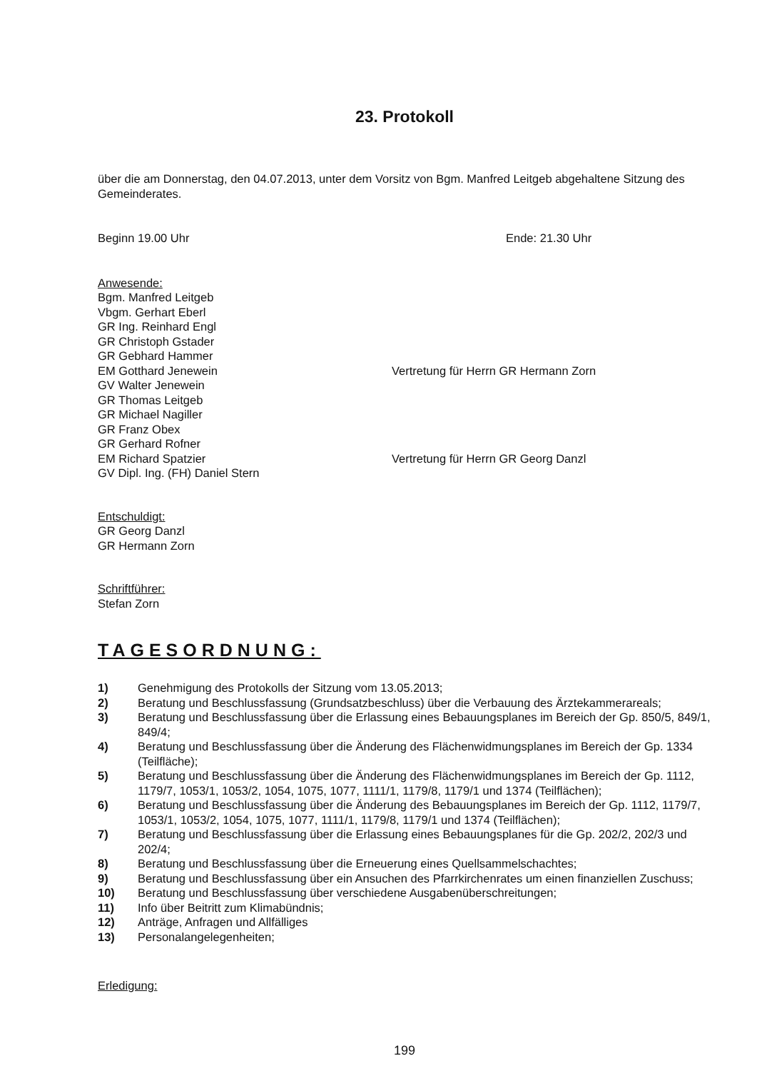23. Protokoll
über die am Donnerstag, den 04.07.2013, unter dem Vorsitz von Bgm. Manfred Leitgeb abgehaltene Sitzung des Gemeinderates.
Beginn 19.00 Uhr Ende: 21.30 Uhr
Anwesende:
Bgm. Manfred Leitgeb
Vbgm. Gerhart Eberl
GR Ing. Reinhard Engl
GR Christoph Gstader
GR Gebhard Hammer
EM Gotthard Jenewein Vertretung für Herrn GR Hermann Zorn
GV Walter Jenewein
GR Thomas Leitgeb
GR Michael Nagiller
GR Franz Obex
GR Gerhard Rofner
EM Richard Spatzier Vertretung für Herrn GR Georg Danzl
GV Dipl. Ing. (FH) Daniel Stern
Entschuldigt:
GR Georg Danzl
GR Hermann Zorn
Schriftführer:
Stefan Zorn
TAGESORDNUNG:
1) Genehmigung des Protokolls der Sitzung vom 13.05.2013;
2) Beratung und Beschlussfassung (Grundsatzbeschluss) über die Verbauung des Ärztekammerareals;
3) Beratung und Beschlussfassung über die Erlassung eines Bebauungsplanes im Bereich der Gp. 850/5, 849/1, 849/4;
4) Beratung und Beschlussfassung über die Änderung des Flächenwidmungsplanes im Bereich der Gp. 1334 (Teilfläche);
5) Beratung und Beschlussfassung über die Änderung des Flächenwidmungsplanes im Bereich der Gp. 1112, 1179/7, 1053/1, 1053/2, 1054, 1075, 1077, 1111/1, 1179/8, 1179/1 und 1374 (Teilflächen);
6) Beratung und Beschlussfassung über die Änderung des Bebauungsplanes im Bereich der Gp. 1112, 1179/7, 1053/1, 1053/2, 1054, 1075, 1077, 1111/1, 1179/8, 1179/1 und 1374 (Teilflächen);
7) Beratung und Beschlussfassung über die Erlassung eines Bebauungsplanes für die Gp. 202/2, 202/3 und 202/4;
8) Beratung und Beschlussfassung über die Erneuerung eines Quellsammelschachtes;
9) Beratung und Beschlussfassung über ein Ansuchen des Pfarrkirchenrates um einen finanziellen Zuschuss;
10) Beratung und Beschlussfassung über verschiedene Ausgabenüberschreitungen;
11) Info über Beitritt zum Klimabündnis;
12) Anträge, Anfragen und Allfälliges
13) Personalangelegenheiten;
Erledigung:
199